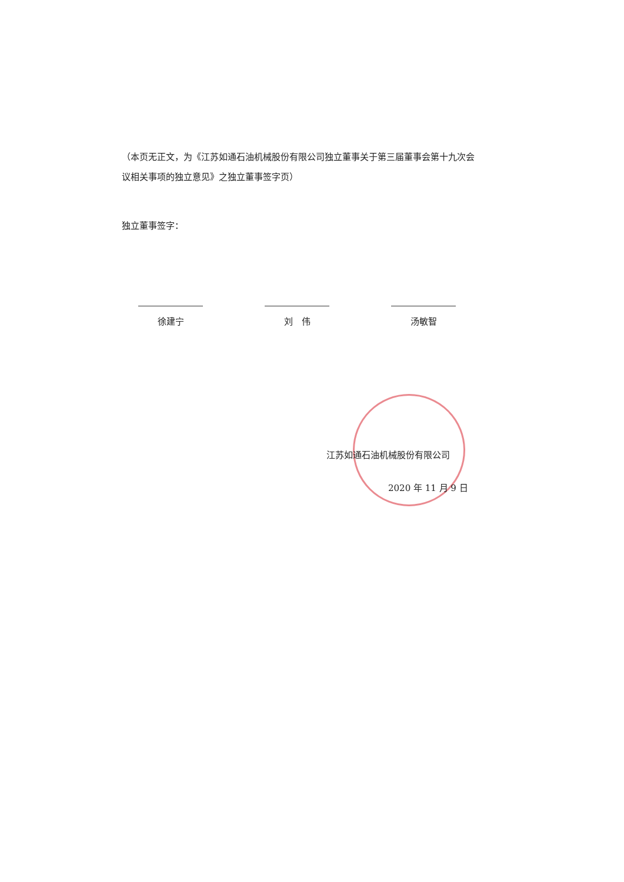（本页无正文，为《江苏如通石油机械股份有限公司独立董事关于第三届董事会第十九次会议相关事项的独立意见》之独立董事签字页）
独立董事签字：
徐建宁 刘　伟 汤敏智
江苏如通石油机械股份有限公司
2020 年 11 月 9 日